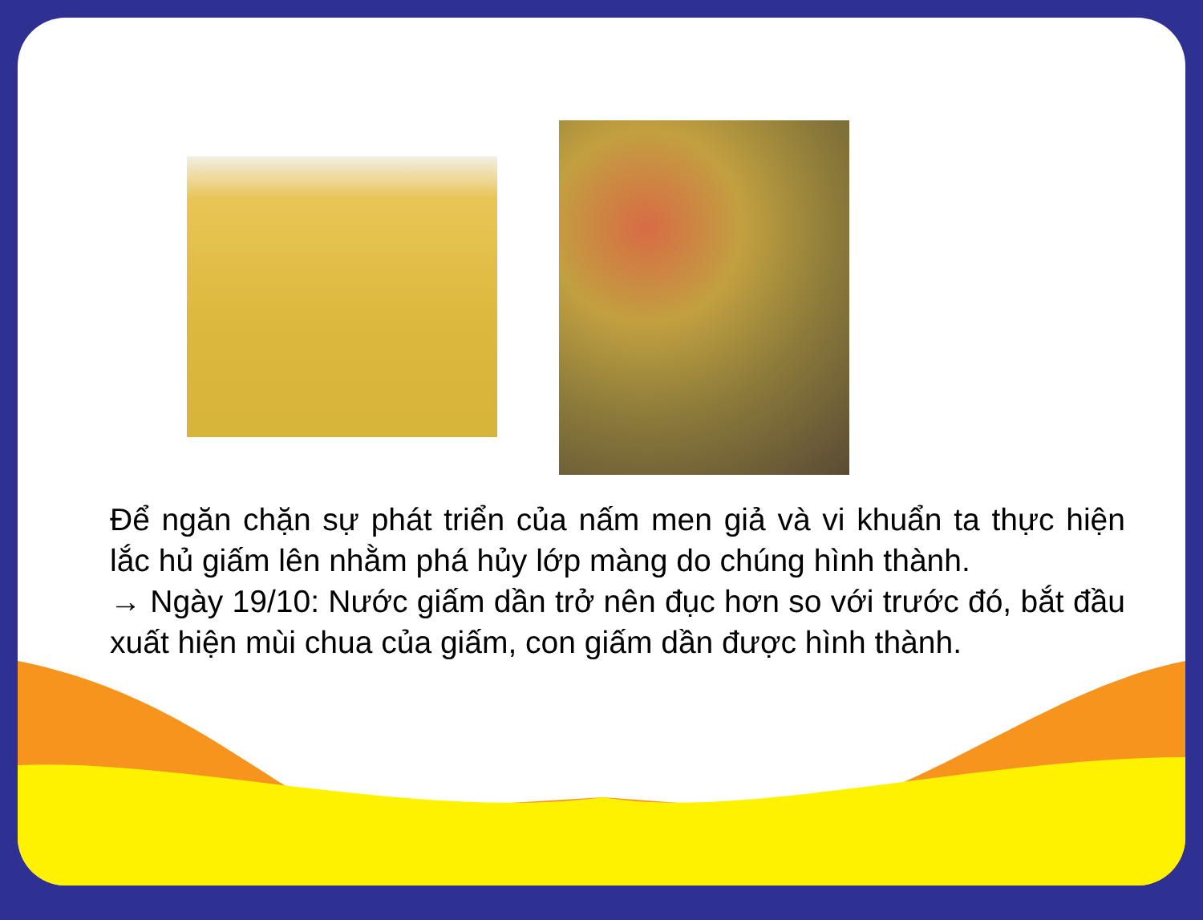Để ngăn chặn sự phát triển của nấm men giả và vi khuẩn ta thực hiện lắc hủ giấm lên nhằm phá hủy lớp màng do chúng hình thành.
→ Ngày 19/10: Nước giấm dần trở nên đục hơn so với trước đó, bắt đầu xuất hiện mùi chua của giấm, con giấm dần được hình thành.